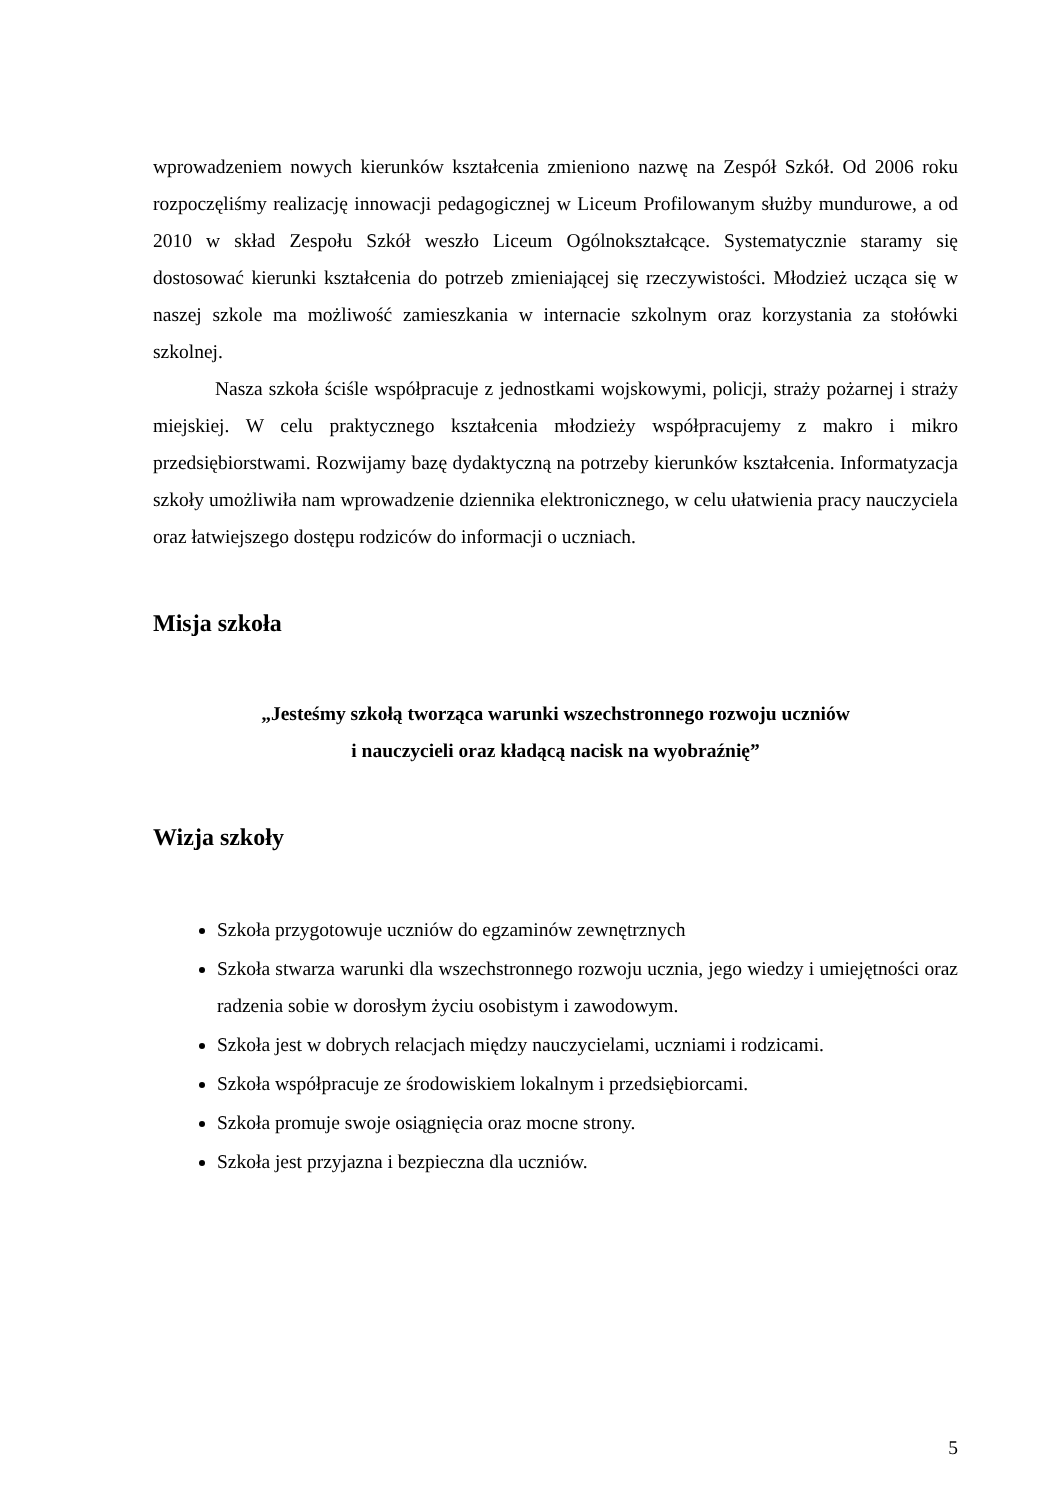wprowadzeniem nowych kierunków kształcenia zmieniono nazwę na Zespół Szkół. Od 2006 roku rozpoczęliśmy realizację innowacji pedagogicznej w Liceum Profilowanym służby mundurowe, a od 2010 w skład Zespołu Szkół weszło Liceum Ogólnokształcące. Systematycznie staramy się dostosować kierunki kształcenia do potrzeb zmieniającej się rzeczywistości. Młodzież ucząca się w naszej szkole ma możliwość zamieszkania w internacie szkolnym oraz korzystania za stołówki szkolnej.
Nasza szkoła ściśle współpracuje z jednostkami wojskowymi, policji, straży pożarnej i straży miejskiej. W celu praktycznego kształcenia młodzieży współpracujemy z makro i mikro przedsiębiorstwami. Rozwijamy bazę dydaktyczną na potrzeby kierunków kształcenia. Informatyzacja szkoły umożliwiła nam wprowadzenie dziennika elektronicznego, w celu ułatwienia pracy nauczyciela oraz łatwiejszego dostępu rodziców do informacji o uczniach.
Misja szkoła
„Jesteśmy szkołą tworząca warunki wszechstronnego rozwoju uczniów
i nauczycieli oraz kładącą nacisk na wyobraźnię”
Wizja szkoły
Szkoła przygotowuje uczniów do egzaminów zewnętrznych
Szkoła stwarza warunki dla wszechstronnego rozwoju ucznia, jego wiedzy i umiejętności oraz radzenia sobie w dorosłym życiu osobistym i zawodowym.
Szkoła jest w dobrych relacjach między nauczycielami, uczniami i rodzicami.
Szkoła współpracuje ze środowiskiem lokalnym i przedsiębiorcami.
Szkoła promuje swoje osiągnięcia oraz mocne strony.
Szkoła jest przyjazna i bezpieczna dla uczniów.
5